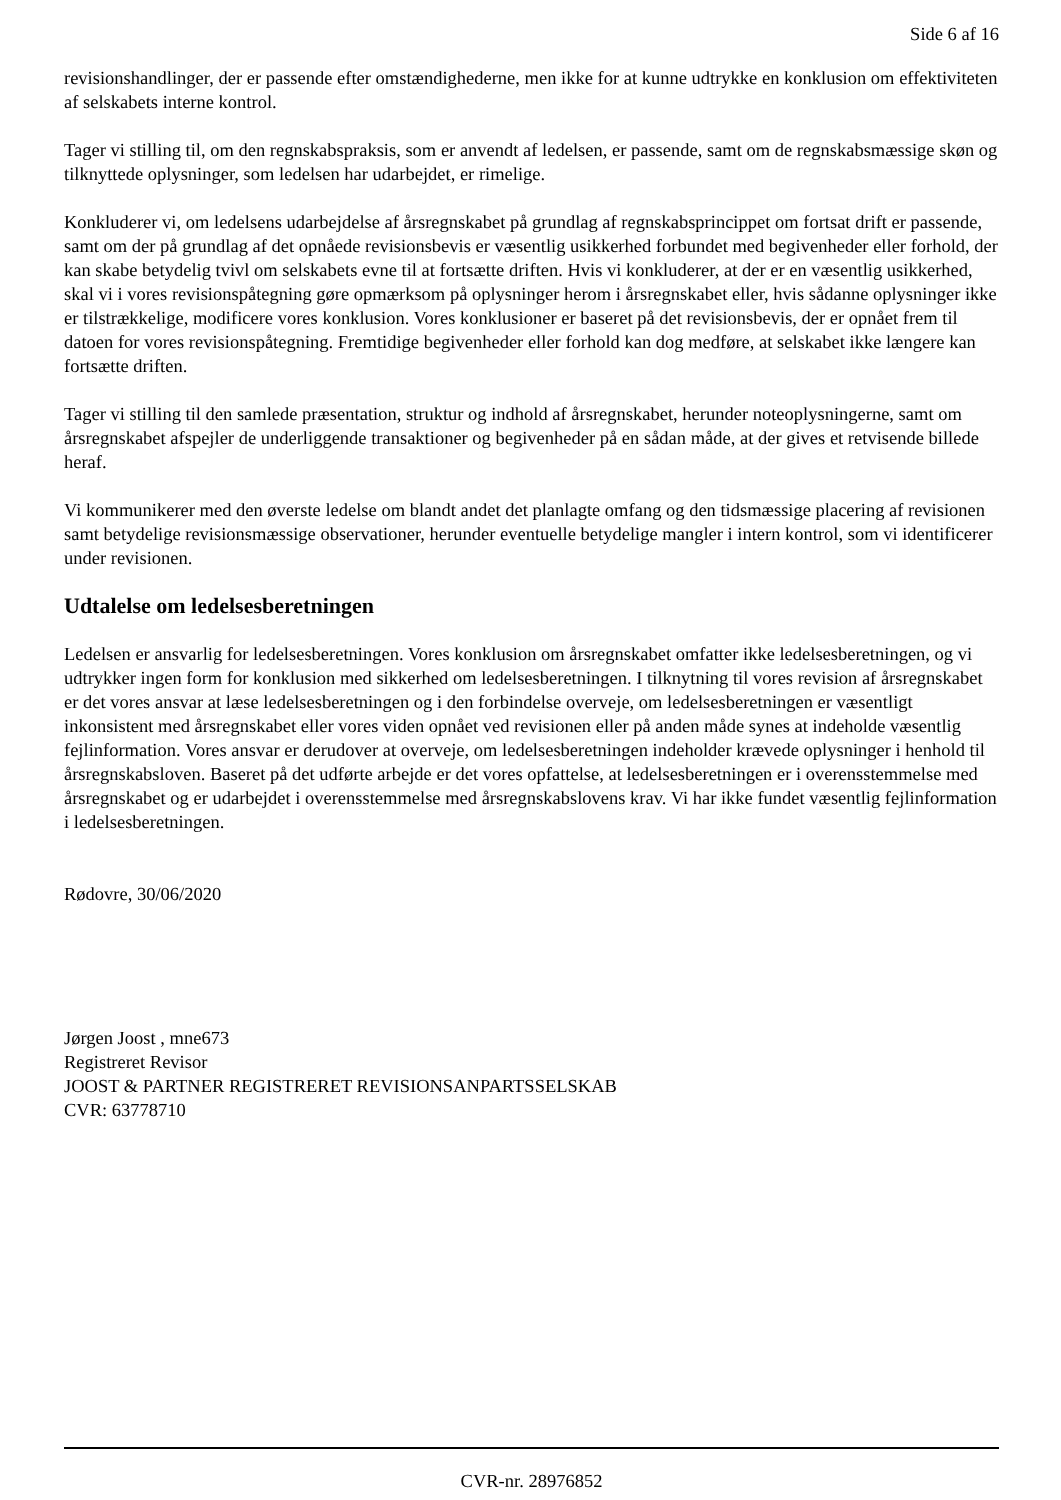Side 6 af 16
revisionshandlinger, der er passende efter omstændighederne, men ikke for at kunne udtrykke en konklusion om effektiviteten af selskabets interne kontrol.
Tager vi stilling til, om den regnskabspraksis, som er anvendt af ledelsen, er passende, samt om de regnskabsmæssige skøn og tilknyttede oplysninger, som ledelsen har udarbejdet, er rimelige.
Konkluderer vi, om ledelsens udarbejdelse af årsregnskabet på grundlag af regnskabsprincippet om fortsat drift er passende, samt om der på grundlag af det opnåede revisionsbevis er væsentlig usikkerhed forbundet med begivenheder eller forhold, der kan skabe betydelig tvivl om selskabets evne til at fortsætte driften. Hvis vi konkluderer, at der er en væsentlig usikkerhed, skal vi i vores revisionspåtegning gøre opmærksom på oplysninger herom i årsregnskabet eller, hvis sådanne oplysninger ikke er tilstrækkelige, modificere vores konklusion. Vores konklusioner er baseret på det revisionsbevis, der er opnået frem til datoen for vores revisionspåtegning. Fremtidige begivenheder eller forhold kan dog medføre, at selskabet ikke længere kan fortsætte driften.
Tager vi stilling til den samlede præsentation, struktur og indhold af årsregnskabet, herunder noteoplysningerne, samt om årsregnskabet afspejler de underliggende transaktioner og begivenheder på en sådan måde, at der gives et retvisende billede heraf.
Vi kommunikerer med den øverste ledelse om blandt andet det planlagte omfang og den tidsmæssige placering af revisionen samt betydelige revisionsmæssige observationer, herunder eventuelle betydelige mangler i intern kontrol, som vi identificerer under revisionen.
Udtalelse om ledelsesberetningen
Ledelsen er ansvarlig for ledelsesberetningen. Vores konklusion om årsregnskabet omfatter ikke ledelsesberetningen, og vi udtrykker ingen form for konklusion med sikkerhed om ledelsesberetningen. I tilknytning til vores revision af årsregnskabet er det vores ansvar at læse ledelsesberetningen og i den forbindelse overveje, om ledelsesberetningen er væsentligt inkonsistent med årsregnskabet eller vores viden opnået ved revisionen eller på anden måde synes at indeholde væsentlig fejlinformation. Vores ansvar er derudover at overveje, om ledelsesberetningen indeholder krævede oplysninger i henhold til årsregnskabsloven. Baseret på det udførte arbejde er det vores opfattelse, at ledelsesberetningen er i overensstemmelse med årsregnskabet og er udarbejdet i overensstemmelse med årsregnskabslovens krav. Vi har ikke fundet væsentlig fejlinformation i ledelsesberetningen.
Rødovre, 30/06/2020
Jørgen Joost , mne673
Registreret Revisor
JOOST & PARTNER REGISTRERET REVISIONSANPARTSSELSKAB
CVR: 63778710
CVR-nr. 28976852